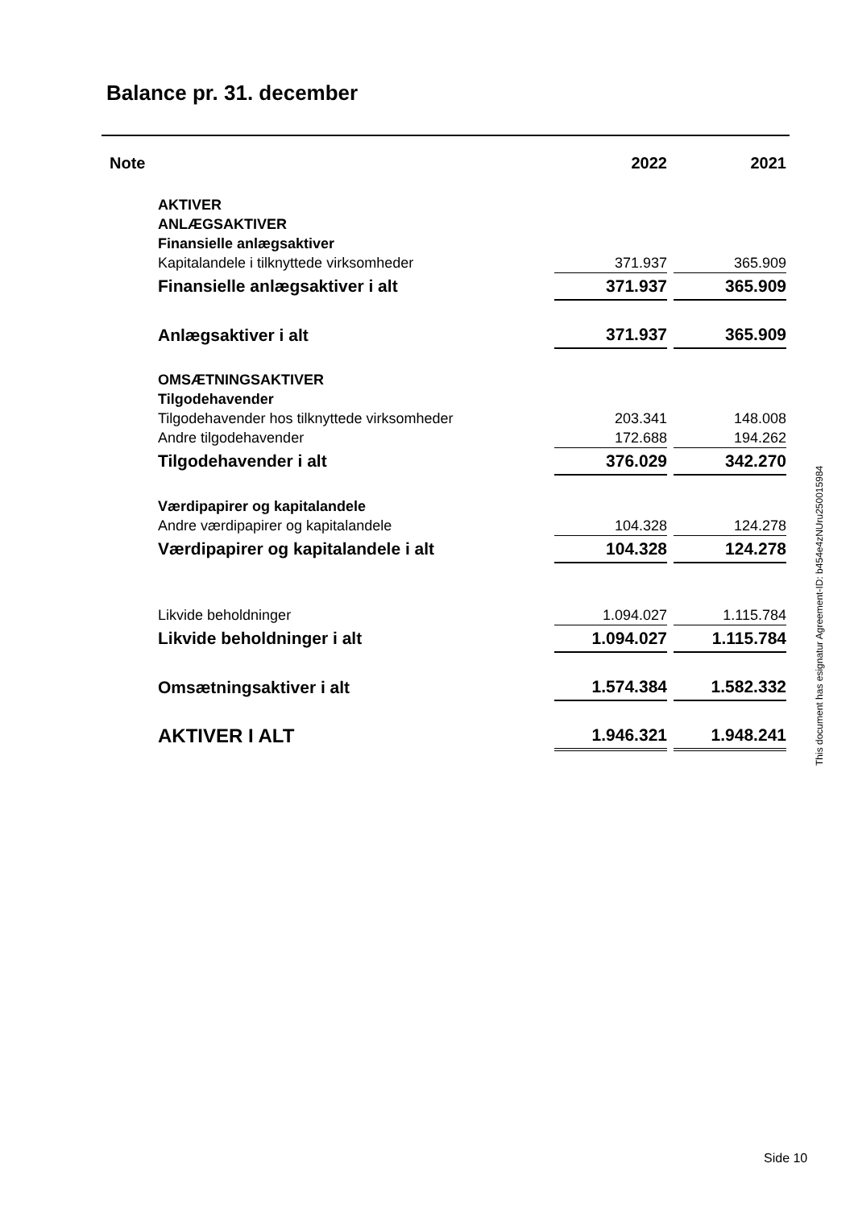Balance pr. 31. december
| Note | | 2022 | | 2021 |
| --- | --- | --- | --- | --- |
| | AKTIVER | | | |
| | ANLÆGSAKTIVER | | | |
| | Finansielle anlægsaktiver | | | |
| | Kapitalandele i tilknyttede virksomheder | 371.937 | | 365.909 |
| | Finansielle anlægsaktiver i alt | 371.937 | | 365.909 |
| | Anlægsaktiver i alt | 371.937 | | 365.909 |
| | OMSÆTNINGSAKTIVER | | | |
| | Tilgodehavender | | | |
| | Tilgodehavender hos tilknyttede virksomheder | 203.341 | | 148.008 |
| | Andre tilgodehavender | 172.688 | | 194.262 |
| | Tilgodehavender i alt | 376.029 | | 342.270 |
| | Værdipapirer og kapitalandele | | | |
| | Andre værdipapirer og kapitalandele | 104.328 | | 124.278 |
| | Værdipapirer og kapitalandele i alt | 104.328 | | 124.278 |
| | Likvide beholdninger | 1.094.027 | | 1.115.784 |
| | Likvide beholdninger i alt | 1.094.027 | | 1.115.784 |
| | Omsætningsaktiver i alt | 1.574.384 | | 1.582.332 |
| | AKTIVER I ALT | 1.946.321 | | 1.948.241 |
This document has esignatur Agreement-ID: b454e4zNUru250015984
Side 10